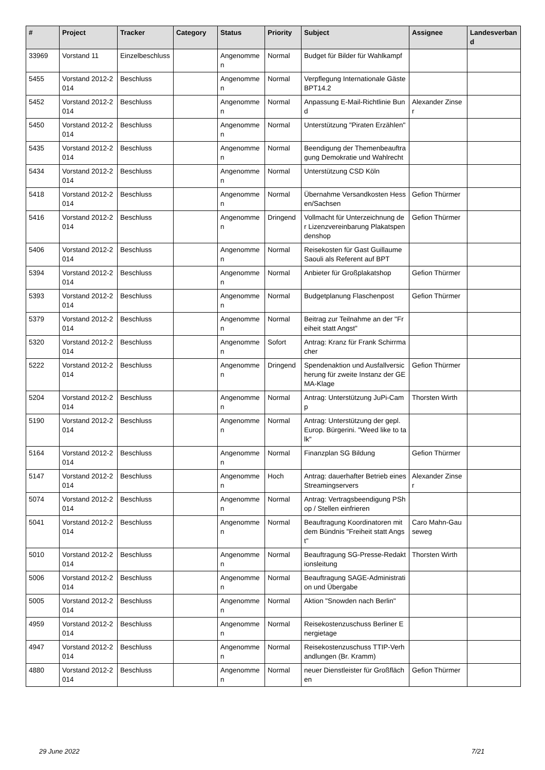| # | Project | Tracker | Category | Status | Priority | Subject | Assignee | Landesverband |
| --- | --- | --- | --- | --- | --- | --- | --- | --- |
| 33969 | Vorstand 11 | Einzelbeschluss | | Angenommen | Normal | Budget für Bilder für Wahlkampf | | |
| 5455 | Vorstand 2012-2014 | Beschluss | | Angenommen | Normal | Verpflegung Internationale Gäste BPT14.2 | | |
| 5452 | Vorstand 2012-2014 | Beschluss | | Angenommen | Normal | Anpassung E-Mail-Richtlinie Bund | Alexander Zinser | |
| 5450 | Vorstand 2012-2014 | Beschluss | | Angenommen | Normal | Unterstützung "Piraten Erzählen" | | |
| 5435 | Vorstand 2012-2014 | Beschluss | | Angenommen | Normal | Beendigung der Themenbeauftragung Demokratie und Wahlrecht | | |
| 5434 | Vorstand 2012-2014 | Beschluss | | Angenommen | Normal | Unterstützung CSD Köln | | |
| 5418 | Vorstand 2012-2014 | Beschluss | | Angenommen | Normal | Übernahme Versandkosten Hessen/Sachsen | Gefion Thürmer | |
| 5416 | Vorstand 2012-2014 | Beschluss | | Angenommen | Dringend | Vollmacht für Unterzeichnung der Lizenzvereinbarung Plakatspendenshop | Gefion Thürmer | |
| 5406 | Vorstand 2012-2014 | Beschluss | | Angenommen | Normal | Reisekosten für Gast Guillaume Saouli als Referent auf BPT | | |
| 5394 | Vorstand 2012-2014 | Beschluss | | Angenommen | Normal | Anbieter für Großplakatshop | Gefion Thürmer | |
| 5393 | Vorstand 2012-2014 | Beschluss | | Angenommen | Normal | Budgetplanung Flaschenpost | Gefion Thürmer | |
| 5379 | Vorstand 2012-2014 | Beschluss | | Angenommen | Normal | Beitrag zur Teilnahme an der "Freiheit statt Angst" | | |
| 5320 | Vorstand 2012-2014 | Beschluss | | Angenommen | Sofort | Antrag: Kranz für Frank Schirrmacher | | |
| 5222 | Vorstand 2012-2014 | Beschluss | | Angenommen | Dringend | Spendenaktion und Ausfallversicherung für zweite Instanz der GEMA-Klage | Gefion Thürmer | |
| 5204 | Vorstand 2012-2014 | Beschluss | | Angenommen | Normal | Antrag: Unterstützung JuPi-Camp | Thorsten Wirth | |
| 5190 | Vorstand 2012-2014 | Beschluss | | Angenommen | Normal | Antrag: Unterstützung der gepl. Europ. Bürgerini. "Weed like to talk" | | |
| 5164 | Vorstand 2012-2014 | Beschluss | | Angenommen | Normal | Finanzplan SG Bildung | Gefion Thürmer | |
| 5147 | Vorstand 2012-2014 | Beschluss | | Angenommen | Hoch | Antrag: dauerhafter Betrieb eines Streamingservers | Alexander Zinser | |
| 5074 | Vorstand 2012-2014 | Beschluss | | Angenommen | Normal | Antrag: Vertragsbeendigung PShop / Stellen einfrieren | | |
| 5041 | Vorstand 2012-2014 | Beschluss | | Angenommen | Normal | Beauftragung Koordinatoren mit dem Bündnis "Freiheit statt Angst" | Caro Mahn-Gauseweg | |
| 5010 | Vorstand 2012-2014 | Beschluss | | Angenommen | Normal | Beauftragung SG-Presse-Redaktionsleitung | Thorsten Wirth | |
| 5006 | Vorstand 2012-2014 | Beschluss | | Angenommen | Normal | Beauftragung SAGE-Administration und Übergabe | | |
| 5005 | Vorstand 2012-2014 | Beschluss | | Angenommen | Normal | Aktion "Snowden nach Berlin" | | |
| 4959 | Vorstand 2012-2014 | Beschluss | | Angenommen | Normal | Reisekostenzuschuss Berliner Energietage | | |
| 4947 | Vorstand 2012-2014 | Beschluss | | Angenommen | Normal | Reisekostenzuschuss TTIP-Verhandlungen (Br. Kramm) | | |
| 4880 | Vorstand 2012-2014 | Beschluss | | Angenommen | Normal | neuer Dienstleister für Großflächen | Gefion Thürmer | |
29 June 2022 7/21